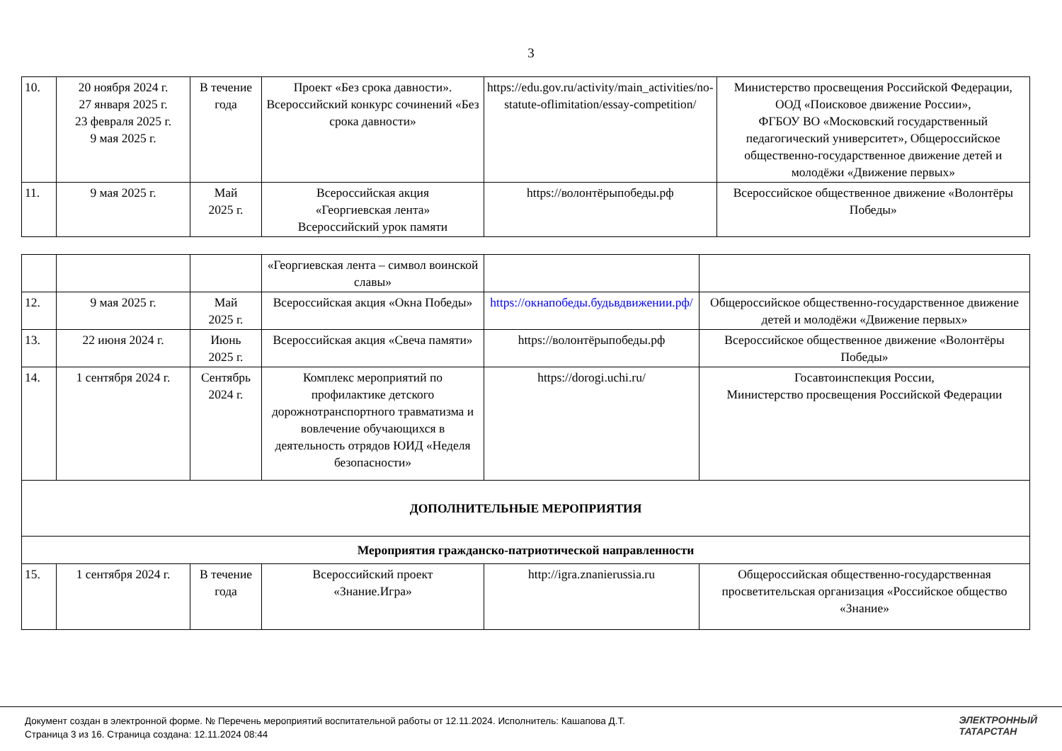3
| 10. | 20 ноября 2024 г. 27 января 2025 г. 23 февраля 2025 г. 9 мая 2025 г. | В течение года | Проект «Без срока давности». Всероссийский конкурс сочинений «Без срока давности» | https://edu.gov.ru/activity/main_activities/no-statute-oflimitation/essay-competition/ | Министерство просвещения Российской Федерации, ООД «Поисковое движение России», ФГБОУ ВО «Московский государственный педагогический университет», Общероссийское общественно-государственное движение детей и молодёжи «Движение первых» |
| 11. | 9 мая 2025 г. | Май 2025 г. | Всероссийская акция «Георгиевская лента» Всероссийский урок памяти | https://волонтёрыпобеды.рф | Всероссийское общественное движение «Волонтёры Победы» |
| | | | «Георгиевская лента – символ воинской славы» | | |
| 12. | 9 мая 2025 г. | Май 2025 г. | Всероссийская акция «Окна Победы» | https://окнапобеды.будьвдвижении.рф/ | Общероссийское общественно-государственное движение детей и молодёжи «Движение первых» |
| 13. | 22 июня 2024 г. | Июнь 2025 г. | Всероссийская акция «Свеча памяти» | https://волонтёрыпобеды.рф | Всероссийское общественное движение «Волонтёры Победы» |
| 14. | 1 сентября 2024 г. | Сентябрь 2024 г. | Комплекс мероприятий по профилактике детского дорожнотранспортного травматизма и вовлечение обучающихся в деятельность отрядов ЮИД «Неделя безопасности» | https://dorogi.uchi.ru/ | Госавтоинспекция России, Министерство просвещения Российской Федерации |
| ДОПОЛНИТЕЛЬНЫЕ МЕРОПРИЯТИЯ | | | | | |
| Мероприятия гражданско-патриотической направленности | | | | | |
| 15. | 1 сентября 2024 г. | В течение года | Всероссийский проект «Знание.Игра» | http://igra.znanierussia.ru | Общероссийская общественно-государственная просветительская организация «Российское общество «Знание» |
Документ создан в электронной форме. № Перечень мероприятий воспитательной работы от 12.11.2024. Исполнитель: Кашапова Д.Т.
Страница 3 из 16. Страница создана: 12.11.2024 08:44
ЭЛЕКТРОННЫЙ
ТАТАРСТАН